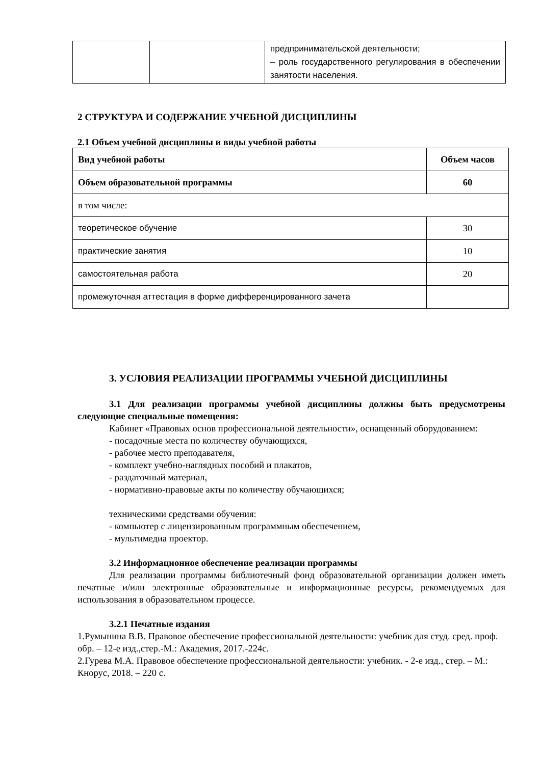| | | предпринимательской деятельности; – роль государственного регулирования в обеспечении занятости населения. |
2 СТРУКТУРА И СОДЕРЖАНИЕ УЧЕБНОЙ ДИСЦИПЛИНЫ
2.1 Объем учебной дисциплины и виды учебной работы
| Вид учебной работы | Объем часов |
| Объем образовательной программы | 60 |
| в том числе: | |
| теоретическое обучение | 30 |
| практические занятия | 10 |
| самостоятельная работа | 20 |
| промежуточная аттестация в форме дифференцированного зачета | |
3. УСЛОВИЯ РЕАЛИЗАЦИИ ПРОГРАММЫ УЧЕБНОЙ ДИСЦИПЛИНЫ
3.1 Для реализации программы учебной дисциплины должны быть предусмотрены следующие специальные помещения:
Кабинет «Правовых основ профессиональной деятельности», оснащенный оборудованием:
- посадочные места по количеству обучающихся,
- рабочее место преподавателя,
- комплект учебно-наглядных пособий и плакатов,
- раздаточный материал,
- нормативно-правовые акты по количеству обучающихся;
техническими средствами обучения:
- компьютер с лицензированным программным обеспечением,
- мультимедиа проектор.
3.2 Информационное обеспечение реализации программы
Для реализации программы библиотечный фонд образовательной организации должен иметь печатные и/или электронные образовательные и информационные ресурсы, рекомендуемых для использования в образовательном процессе.
3.2.1 Печатные издания
1.Румынина В.В. Правовое обеспечение профессиональной деятельности: учебник для студ. сред. проф. обр. – 12-е изд.,стер.-М.: Академия, 2017.-224с.
2.Гурева М.А. Правовое обеспечение профессиональной деятельности: учебник. - 2-е изд., стер. – М.: Кнорус, 2018. – 220 с.